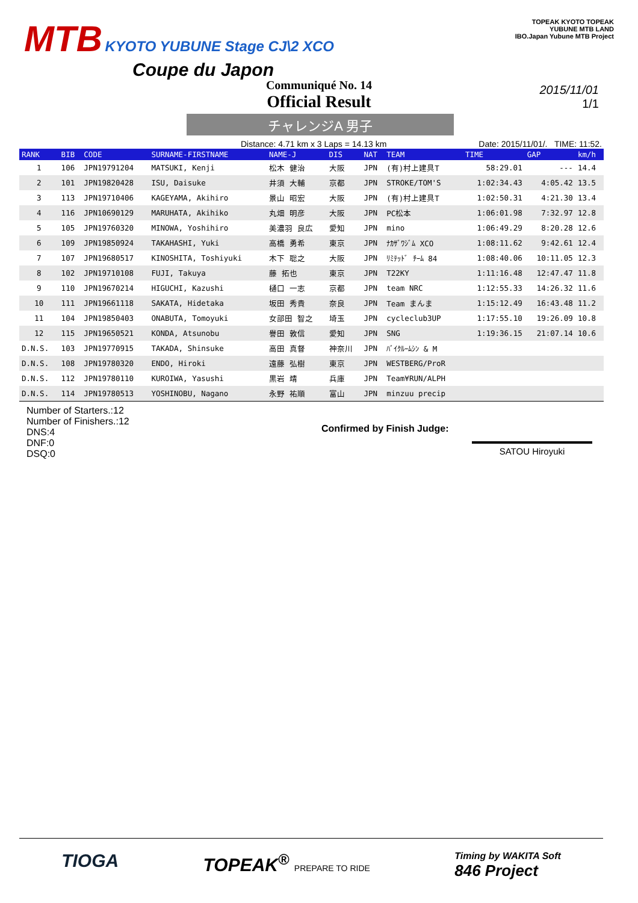MTB KYOTO YUBUNE Stage CJ\2 XCO
Coupe du Japon
TOPEAK KYOTO TOPEAK
YUBUNE MTB LAND
IBO.Japan Yubune MTB Project
Communiqué No. 14
Official Result
2015/11/01
1/1
チャレンジA 男子
Distance: 4.71 km x 3 Laps = 14.13 km Date: 2015/11/01/. TIME: 11:52.
| RANK | BIB | CODE | SURNAME-FIRSTNAME | NAME-J | DIS | NAT | TEAM | TIME | GAP | km/h |
| --- | --- | --- | --- | --- | --- | --- | --- | --- | --- | --- |
| 1 | 106 | JPN19791204 | MATSUKI, Kenji | 松木 健治 | 大阪 | JPN | (有)村上建具T | 58:29.01 | --- | 14.4 |
| 2 | 101 | JPN19820428 | ISU, Daisuke | 井須 大輔 | 京都 | JPN | STROKE/TOM'S | 1:02:34.43 | 4:05.42 | 13.5 |
| 3 | 113 | JPN19710406 | KAGEYAMA, Akihiro | 景山 昭宏 | 大阪 | JPN | (有)村上建具T | 1:02:50.31 | 4:21.30 | 13.4 |
| 4 | 116 | JPN10690129 | MARUHATA, Akihiko | 丸畑 明彦 | 大阪 | JPN | PC松本 | 1:06:01.98 | 7:32.97 | 12.8 |
| 5 | 105 | JPN19760320 | MINOWA, Yoshihiro | 美濃羽 良広 | 愛知 | JPN | mino | 1:06:49.29 | 8:20.28 | 12.6 |
| 6 | 109 | JPN19850924 | TAKAHASHI, Yuki | 高橋 勇希 | 東京 | JPN | ﾅｶｻﾞﾜｼﾞﾑ XCO | 1:08:11.62 | 9:42.61 | 12.4 |
| 7 | 107 | JPN19680517 | KINOSHITA, Toshiyuki | 木下 聡之 | 大阪 | JPN | ﾘﾐﾃｯﾄﾞ ﾁｰﾑ 84 | 1:08:40.06 | 10:11.05 | 12.3 |
| 8 | 102 | JPN19710108 | FUJI, Takuya | 藤 拓也 | 東京 | JPN | T22KY | 1:11:16.48 | 12:47.47 | 11.8 |
| 9 | 110 | JPN19670214 | HIGUCHI, Kazushi | 樋口 一志 | 京都 | JPN | team NRC | 1:12:55.33 | 14:26.32 | 11.6 |
| 10 | 111 | JPN19661118 | SAKATA, Hidetaka | 坂田 秀貴 | 奈良 | JPN | Team まんま | 1:15:12.49 | 16:43.48 | 11.2 |
| 11 | 104 | JPN19850403 | ONABUTA, Tomoyuki | 女部田 智之 | 埼玉 | JPN | cycleclub3UP | 1:17:55.10 | 19:26.09 | 10.8 |
| 12 | 115 | JPN19650521 | KONDA, Atsunobu | 譽田 敦信 | 愛知 | JPN | SNG | 1:19:36.15 | 21:07.14 | 10.6 |
| D.N.S. | 103 | JPN19770915 | TAKADA, Shinsuke | 高田 真督 | 神奈川 | JPN | ﾊﾞｲｸﾙｰﾑｼﾝ & M | | | |
| D.N.S. | 108 | JPN19780320 | ENDO, Hiroki | 遠藤 弘樹 | 東京 | JPN | WESTBERG/ProR | | | |
| D.N.S. | 112 | JPN19780110 | KUROIWA, Yasushi | 黒岩 靖 | 兵庫 | JPN | Team¥RUN/ALPH | | | |
| D.N.S. | 114 | JPN19780513 | YOSHINOBU, Nagano | 永野 祐順 | 富山 | JPN | minzuu precip | | | |
Number of Starters.:12
Number of Finishers.:12
DNS:4
DNF:0
DSQ:0
Confirmed by Finish Judge:
SATOU Hiroyuki
TIOGA TOPEAK<sup>®</sup> PREPARE TO RIDE Timing by WAKITA Soft
846 Project